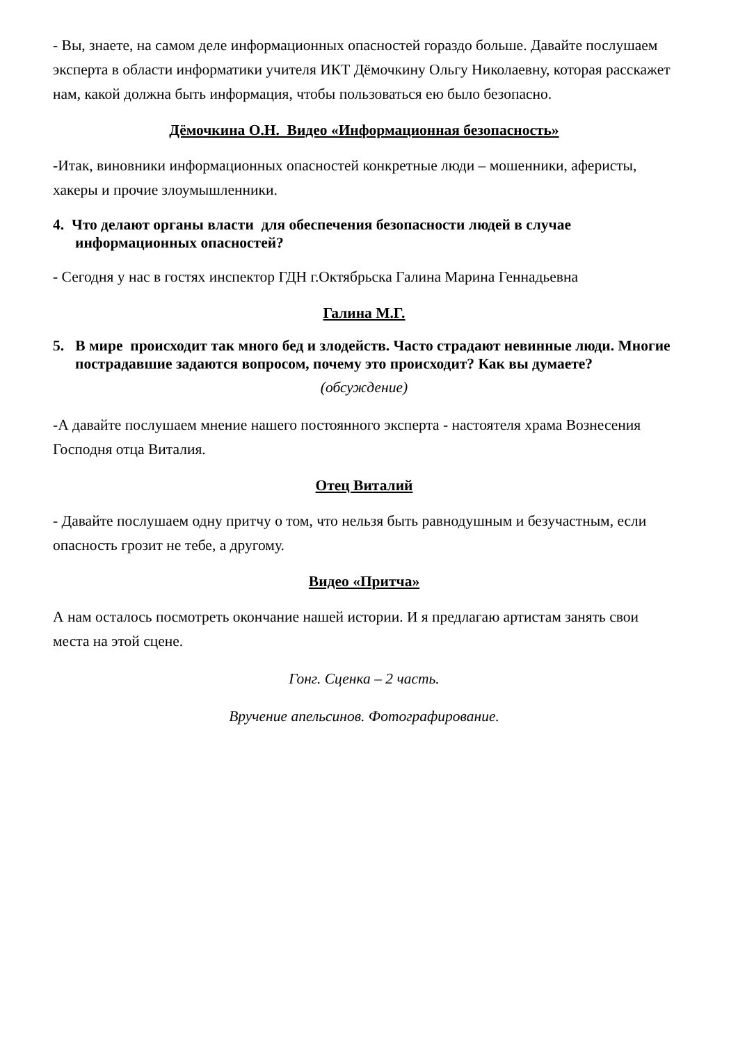- Вы, знаете, на самом деле информационных опасностей гораздо больше. Давайте послушаем эксперта в области информатики учителя ИКТ Дёмочкину Ольгу Николаевну, которая расскажет нам, какой должна быть информация, чтобы пользоваться ею было безопасно.
Дёмочкина О.Н. Видео «Информационная безопасность»
-Итак, виновники информационных опасностей конкретные люди – мошенники, аферисты, хакеры и прочие злоумышленники.
4. Что делают органы власти для обеспечения безопасности людей в случае информационных опасностей?
- Сегодня у нас в гостях инспектор ГДН г.Октябрьска Галина Марина Геннадьевна
Галина М.Г.
5. В мире происходит так много бед и злодейств. Часто страдают невинные люди. Многие пострадавшие задаются вопросом, почему это происходит? Как вы думаете?
(обсуждение)
-А давайте послушаем мнение нашего постоянного эксперта - настоятеля храма Вознесения Господня отца Виталия.
Отец Виталий
- Давайте послушаем одну притчу о том, что нельзя быть равнодушным и безучастным, если опасность грозит не тебе, а другому.
Видео «Притча»
А нам осталось посмотреть окончание нашей истории. И я предлагаю артистам занять свои места на этой сцене.
Гонг. Сценка – 2 часть.
Вручение апельсинов. Фотографирование.